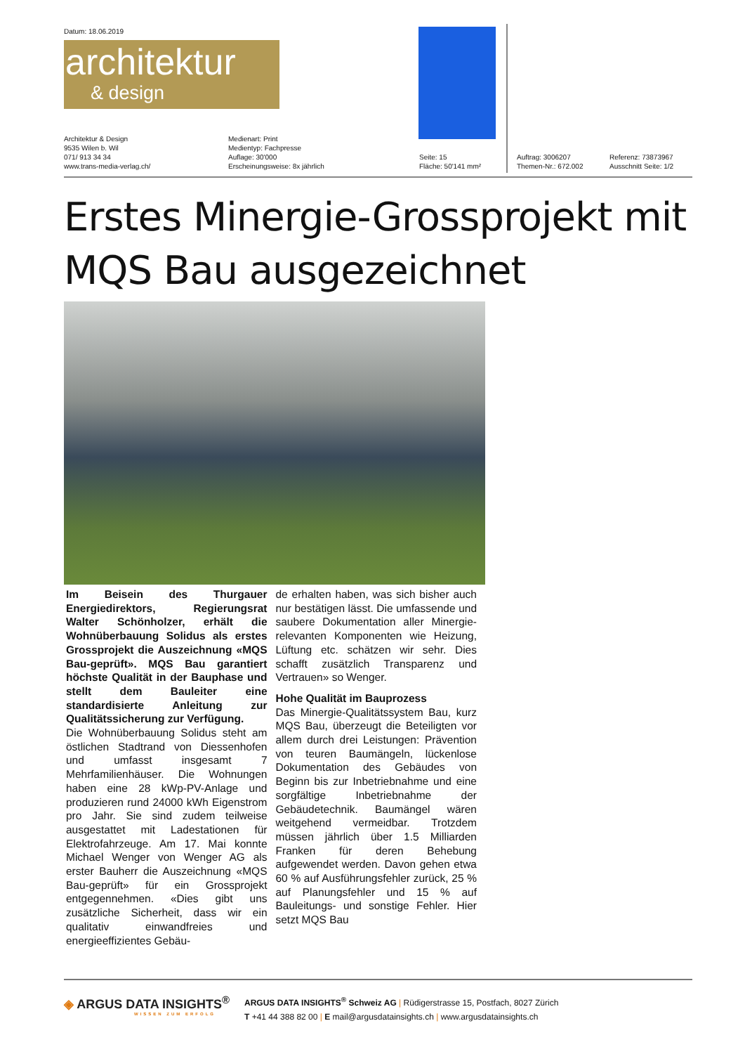Datum: 18.06.2019
architektur
& design
Architektur & Design
9535 Wilen b. Wil
071/ 913 34 34
www.trans-media-verlag.ch/
Medienart: Print
Medientyp: Fachpresse
Auflage: 30'000
Erscheinungsweise: 8x jährlich
Seite: 15
Fläche: 50'141 mm²
Auftrag: 3006207
Themen-Nr.: 672.002
Referenz: 73873967
Ausschnitt Seite: 1/2
Erstes Minergie-Grossprojekt mit MQS Bau ausgezeichnet
Im Beisein des Thurgauer Energiedirektors, Regierungsrat Walter Schönholzer, erhält die Wohnüberbauung Solidus als erstes Grossprojekt die Auszeichnung «MQS Bau-geprüft». MQS Bau garantiert höchste Qualität in der Bauphase und stellt dem Bauleiter eine standardisierte Anleitung zur Qualitätssicherung zur Verfügung.
Die Wohnüberbauung Solidus steht am östlichen Stadtrand von Diessenhofen und umfasst insgesamt 7 Mehrfamilienhäuser. Die Wohnungen haben eine 28 kWp-PV-Anlage und produzieren rund 24000 kWh Eigenstrom pro Jahr. Sie sind zudem teilweise ausgestattet mit Ladestationen für Elektrofahrzeuge. Am 17. Mai konnte Michael Wenger von Wenger AG als erster Bauherr die Auszeichnung «MQS Bau-geprüft» für ein Grossprojekt entgegennehmen. «Dies gibt uns zusätzliche Sicherheit, dass wir ein qualitativ einwandfreies und energieeffizientes Gebäu-
de erhalten haben, was sich bisher auch nur bestätigen lässt. Die umfassende und saubere Dokumentation aller Minergie-relevanten Komponenten wie Heizung, Lüftung etc. schätzen wir sehr. Dies schafft zusätzlich Transparenz und Vertrauen» so Wenger.
Hohe Qualität im Bauprozess
Das Minergie-Qualitätssystem Bau, kurz MQS Bau, überzeugt die Beteiligten vor allem durch drei Leistungen: Prävention von teuren Baumängeln, lückenlose Dokumentation des Gebäudes von Beginn bis zur Inbetriebnahme und eine sorgfältige Inbetriebnahme der Gebäudetechnik. Baumängel wären weitgehend vermeidbar. Trotzdem müssen jährlich über 1.5 Milliarden Franken für deren Behebung aufgewendet werden. Davon gehen etwa 60 % auf Ausführungsfehler zurück, 25 % auf Planungsfehler und 15 % auf Bauleitungs- und sonstige Fehler. Hier setzt MQS Bau
◈ ARGUS DATA INSIGHTS<sup>®</sup>
WISSEN ZUM ERFOLG
ARGUS DATA INSIGHTS<sup>®</sup> Schweiz AG | Rüdigerstrasse 15, Postfach, 8027 Zürich
T +41 44 388 82 00 | E mail@argusdatainsights.ch | www.argusdatainsights.ch